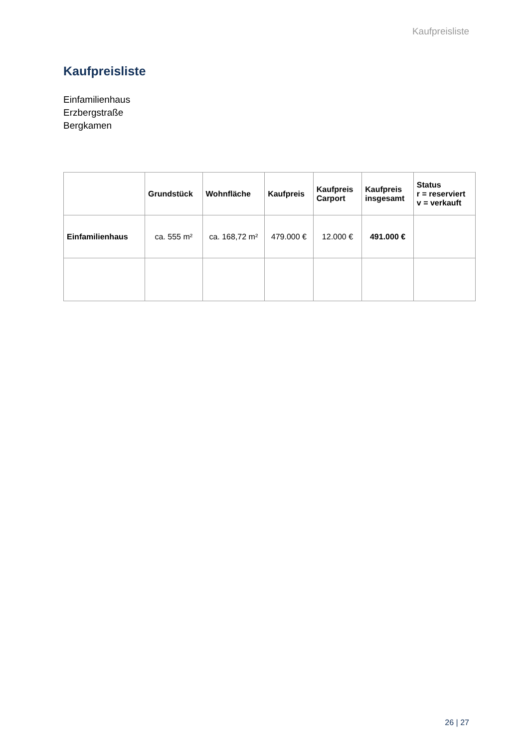Kaufpreisliste
Kaufpreisliste
Einfamilienhaus
Erzbergstraße
Bergkamen
| | Grundstück | Wohnfläche | Kaufpreis | Kaufpreis Carport | Kaufpreis insgesamt | Status r = reserviert v = verkauft |
| --- | --- | --- | --- | --- | --- | --- |
| Einfamilienhaus | ca. 555 m² | ca. 168,72 m² | 479.000 € | 12.000 € | 491.000 € | |
26 | 27